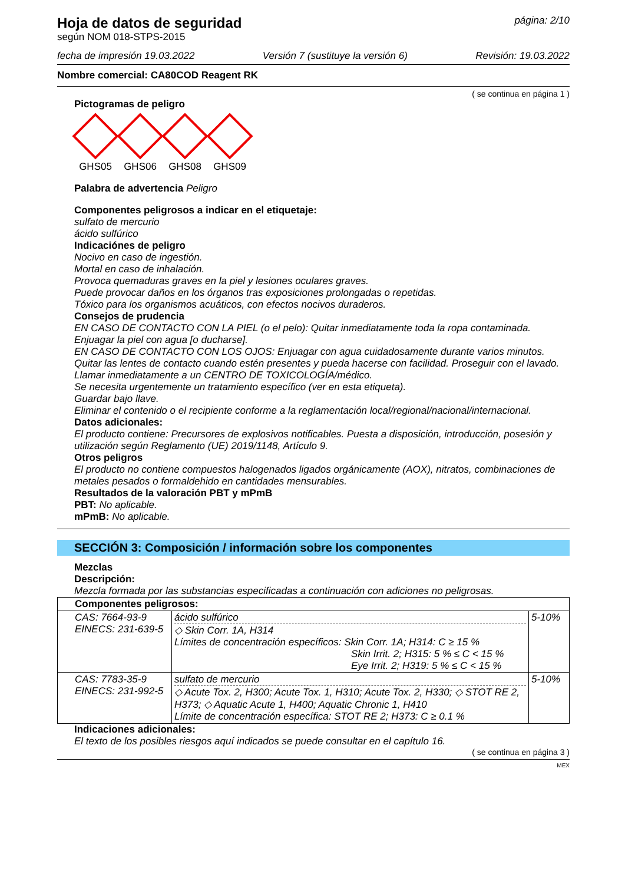Hoja de datos de seguridad
según NOM 018-STPS-2015
página: 2/10
fecha de impresión 19.03.2022 Versión 7 (sustituye la versión 6) Revisión: 19.03.2022
Nombre comercial: CA80COD Reagent RK
( se continua en página 1 )
Pictogramas de peligro
GHS05 GHS06 GHS08 GHS09
Palabra de advertencia Peligro
Componentes peligrosos a indicar en el etiquetaje:
sulfato de mercurio
ácido sulfúrico
Indicaciónes de peligro
Nocivo en caso de ingestión.
Mortal en caso de inhalación.
Provoca quemaduras graves en la piel y lesiones oculares graves.
Puede provocar daños en los órganos tras exposiciones prolongadas o repetidas.
Tóxico para los organismos acuáticos, con efectos nocivos duraderos.
Consejos de prudencia
EN CASO DE CONTACTO CON LA PIEL (o el pelo): Quitar inmediatamente toda la ropa contaminada. Enjuagar la piel con agua [o ducharse].
EN CASO DE CONTACTO CON LOS OJOS: Enjuagar con agua cuidadosamente durante varios minutos. Quitar las lentes de contacto cuando estén presentes y pueda hacerse con facilidad. Proseguir con el lavado.
Llamar inmediatamente a un CENTRO DE TOXICOLOGÍA/médico.
Se necesita urgentemente un tratamiento específico (ver en esta etiqueta).
Guardar bajo llave.
Eliminar el contenido o el recipiente conforme a la reglamentación local/regional/nacional/internacional.
Datos adicionales:
El producto contiene: Precursores de explosivos notificables. Puesta a disposición, introducción, posesión y utilización según Reglamento (UE) 2019/1148, Artículo 9.
Otros peligros
El producto no contiene compuestos halogenados ligados orgánicamente (AOX), nitratos, combinaciones de metales pesados o formaldehido en cantidades mensurables.
Resultados de la valoración PBT y mPmB
PBT: No aplicable.
mPmB: No aplicable.
SECCIÓN 3: Composición / información sobre los componentes
Mezclas
Descripción:
Mezcla formada por las substancias especificadas a continuación con adiciones no peligrosas.
| Componentes peligrosos: | | |
| CAS: 7664-93-9 EINECS: 231-639-5 | ácido sulfúrico ◇ Skin Corr. 1A, H314 Límites de concentración específicos: Skin Corr. 1A; H314: C ≥ 15 % Skin Irrit. 2; H315: 5 % ≤ C < 15 % Eye Irrit. 2; H319: 5 % ≤ C < 15 % | 5-10% |
| CAS: 7783-35-9 EINECS: 231-992-5 | sulfato de mercurio ◇ Acute Tox. 2, H300; Acute Tox. 1, H310; Acute Tox. 2, H330; ◇ STOT RE 2, H373; ◇ Aquatic Acute 1, H400; Aquatic Chronic 1, H410 Límite de concentración específica: STOT RE 2; H373: C ≥ 0.1 % | 5-10% |
Indicaciones adicionales:
El texto de los posibles riesgos aquí indicados se puede consultar en el capítulo 16.
( se continua en página 3 )
MEX